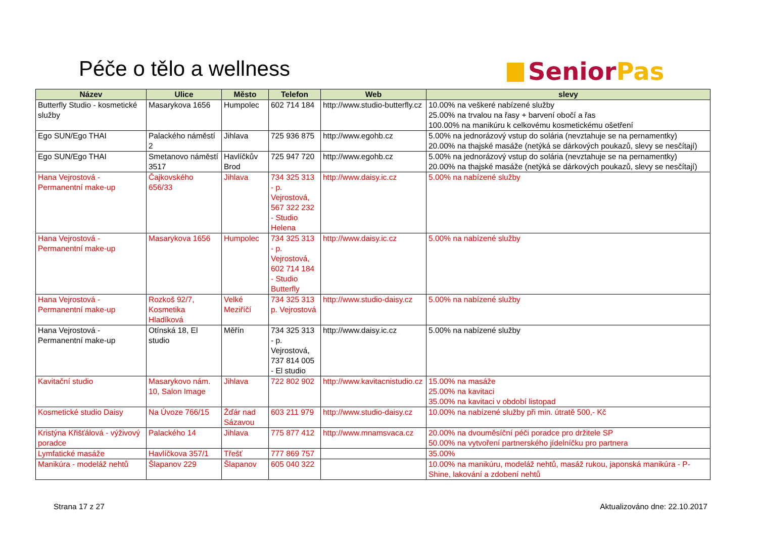Péče o tělo a wellness Senior Pas
| Název | Ulice | Město | Telefon | Web | slevy |
| --- | --- | --- | --- | --- | --- |
| Butterfly Studio - kosmetické služby | Masarykova 1656 | Humpolec | 602 714 184 | http://www.studio-butterfly.cz | 10.00% na veškeré nabízené služby 25.00% na trvalou na řasy + barvení obočí a řas 100.00% na manikúru k celkovému kosmetickému ošetření |
| Ego SUN/Ego THAI | Palackého náměstí 2 | Jihlava | 725 936 875 | http://www.egohb.cz | 5.00% na jednorázový vstup do solária (nevztahuje se na pernamentky) 20.00% na thajské masáže (netýká se dárkových poukazů, slevy se nesčítají) |
| Ego SUN/Ego THAI | Smetanovo náměstí 3517 | Havlíčkův Brod | 725 947 720 | http://www.egohb.cz | 5.00% na jednorázový vstup do solária (nevztahuje se na pernamentky) 20.00% na thajské masáže (netýká se dárkových poukazů, slevy se nesčítají) |
| Hana Vejrostová - Permanentní make-up | Čajkovského 656/33 | Jihlava | 734 325 313 - p. Vejrostová, 567 322 232 - Studio Helena | http://www.daisy.ic.cz | 5.00% na nabízené služby |
| Hana Vejrostová - Permanentní make-up | Masarykova 1656 | Humpolec | 734 325 313 - p. Vejrostová, 602 714 184 - Studio Butterfly | http://www.daisy.ic.cz | 5.00% na nabízené služby |
| Hana Vejrostová - Permanentní make-up | Rozkoš 92/7, Kosmetika Hladíková | Velké Meziříčí | 734 325 313 p. Vejrostová | http://www.studio-daisy.cz | 5.00% na nabízené služby |
| Hana Vejrostová - Permanentní make-up | Otínská 18, El studio | Měřín | 734 325 313 - p. Vejrostová, 737 814 005 - El studio | http://www.daisy.ic.cz | 5.00% na nabízené služby |
| Kavitační studio | Masarykovo nám. 10, Salon Image | Jihlava | 722 802 902 | http://www.kavitacnistudio.cz | 15.00% na masáže 25.00% na kavitaci 35.00% na kavitaci v období listopad |
| Kosmetické studio Daisy | Na Úvoze 766/15 | Žďár nad Sázavou | 603 211 979 | http://www.studio-daisy.cz | 10.00% na nabízené služby při min. útratě 500,- Kč |
| Kristýna Křišťálová - výživový poradce | Palackého 14 | Jihlava | 775 877 412 | http://www.mnamsvaca.cz | 20.00% na dvouměsíční péči poradce pro držitele SP 50.00% na vytvoření partnerského jídelníčku pro partnera |
| Lymfatické masáže | Havlíčkova 357/1 | Třešť | 777 869 757 | | 35.00% |
| Manikúra - modeláž nehtů | Šlapanov 229 | Šlapanov | 605 040 322 | | 10.00% na manikúru, modeláž nehtů, masáž rukou, japonská manikúra - P-Shine, lakování a zdobení nehtů |
Strana 17 z 27 Aktualizováno dne: 22.10.2017